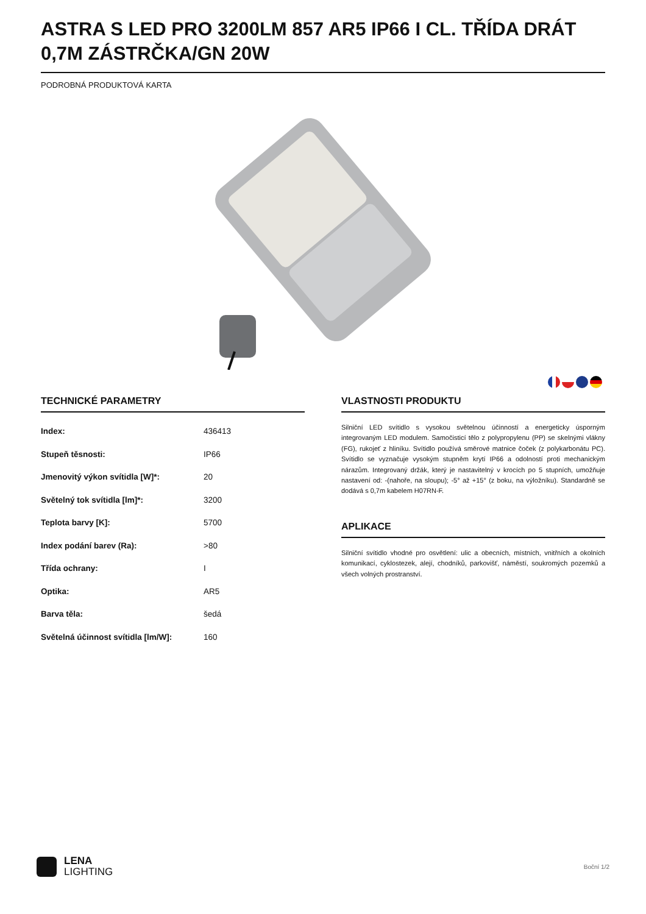ASTRA S LED PRO 3200LM 857 AR5 IP66 I CL. TŘÍDA DRÁT 0,7M ZÁSTRČKA/GN 20W
PODROBNÁ PRODUKTOVÁ KARTA
TECHNICKÉ PARAMETRY
| Index: | 436413 |
| Stupeň těsnosti: | IP66 |
| Jmenovitý výkon svítidla [W]*: | 20 |
| Světelný tok svítidla [lm]*: | 3200 |
| Teplota barvy [K]: | 5700 |
| Index podání barev (Ra): | >80 |
| Třída ochrany: | I |
| Optika: | AR5 |
| Barva těla: | šedá |
| Světelná účinnost svítidla [lm/W]: | 160 |
VLASTNOSTI PRODUKTU
Silniční LED svítidlo s vysokou světelnou účinností a energeticky úsporným integrovaným LED modulem. Samočisticí tělo z polypropylenu (PP) se skelnými vlákny (FG), rukojeť z hliníku. Svítidlo používá směrové matnice čoček (z polykarbonátu PC). Svítidlo se vyznačuje vysokým stupněm krytí IP66 a odolností proti mechanickým nárazům. Integrovaný držák, který je nastavitelný v krocích po 5 stupních, umožňuje nastavení od: -(nahoře, na sloupu); -5° až +15° (z boku, na výložníku). Standardně se dodává s 0,7m kabelem H07RN-F.
APLIKACE
Silniční svítidlo vhodné pro osvětlení: ulic a obecních, místních, vnitřních a okolních komunikací, cyklostezek, alejí, chodníků, parkovišť, náměstí, soukromých pozemků a všech volných prostranství.
LENA
LIGHTING
Boční 1/2